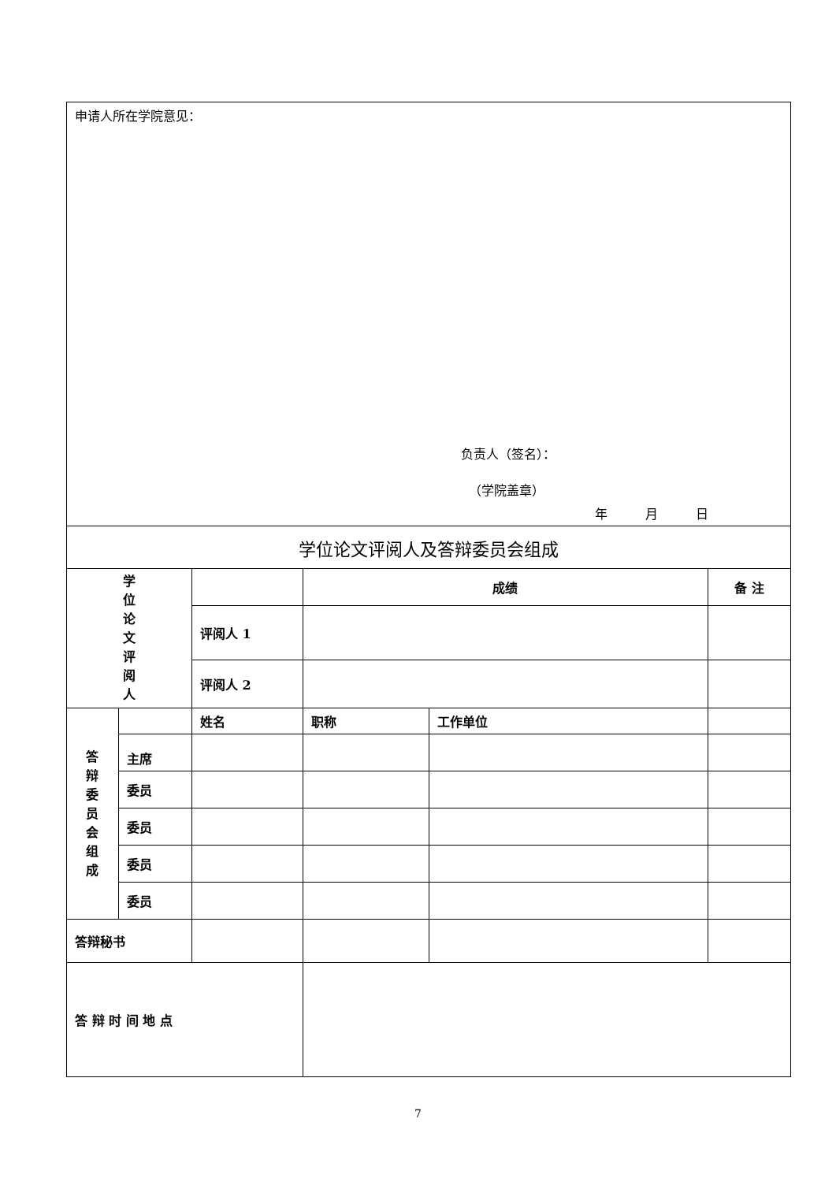| 申请人所在学院意见： 负责人（签名）： （学院盖章） 年 月 日 | | | | | |
| 学位论文评阅人及答辩委员会组成 | | | | | |
| 学 位 论 文 评 阅 人 | | | 成绩 | | 备 注 |
| | | 评阅人 1 | | | |
| | | 评阅人 2 | | | |
| 答 辩 委 员 会 组 成 | | 姓名 | 职称 | 工作单位 | |
| | 主席 | | | | |
| | 委员 | | | | |
| | 委员 | | | | |
| | 委员 | | | | |
| | 委员 | | | | |
| 答辩秘书 | | | | | |
| 答 辩 时 间 地 点 | | | | | |
7